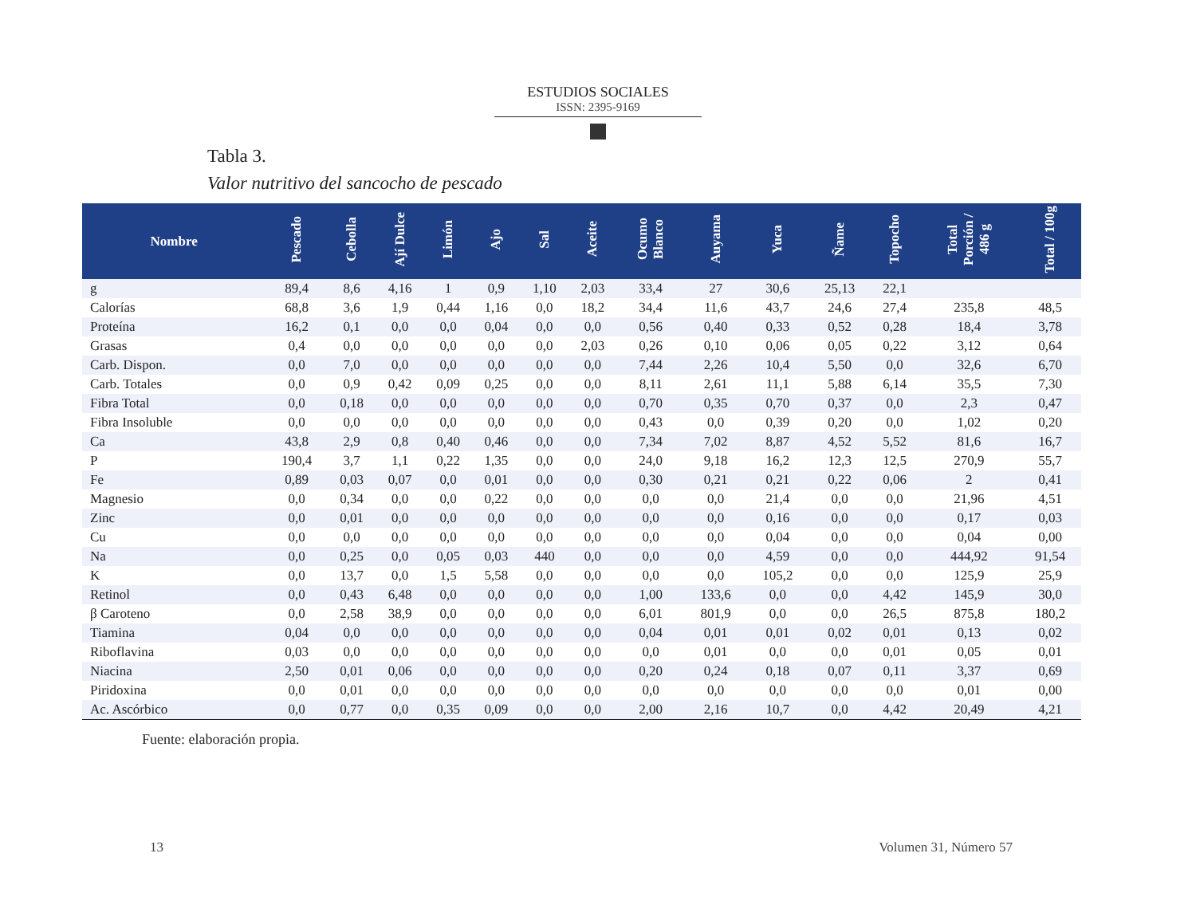ESTUDIOS SOCIALES
ISSN: 2395-9169
Tabla 3.
Valor nutritivo del sancocho de pescado
| Nombre | Pescado | Cebolla | Ají Dulce | Limón | Ajo | Sal | Aceite | Ocumo Blanco | Auyama | Yuca | Ñame | Topocho | Total Porción / 486 g | Total / 100g |
| --- | --- | --- | --- | --- | --- | --- | --- | --- | --- | --- | --- | --- | --- | --- |
| g | 89,4 | 8,6 | 4,16 | 1 | 0,9 | 1,10 | 2,03 | 33,4 | 27 | 30,6 | 25,13 | 22,1 | | |
| Calorías | 68,8 | 3,6 | 1,9 | 0,44 | 1,16 | 0,0 | 18,2 | 34,4 | 11,6 | 43,7 | 24,6 | 27,4 | 235,8 | 48,5 |
| Proteína | 16,2 | 0,1 | 0,0 | 0,0 | 0,04 | 0,0 | 0,0 | 0,56 | 0,40 | 0,33 | 0,52 | 0,28 | 18,4 | 3,78 |
| Grasas | 0,4 | 0,0 | 0,0 | 0,0 | 0,0 | 0,0 | 2,03 | 0,26 | 0,10 | 0,06 | 0,05 | 0,22 | 3,12 | 0,64 |
| Carb. Dispon. | 0,0 | 7,0 | 0,0 | 0,0 | 0,0 | 0,0 | 0,0 | 7,44 | 2,26 | 10,4 | 5,50 | 0,0 | 32,6 | 6,70 |
| Carb. Totales | 0,0 | 0,9 | 0,42 | 0,09 | 0,25 | 0,0 | 0,0 | 8,11 | 2,61 | 11,1 | 5,88 | 6,14 | 35,5 | 7,30 |
| Fibra Total | 0,0 | 0,18 | 0,0 | 0,0 | 0,0 | 0,0 | 0,0 | 0,70 | 0,35 | 0,70 | 0,37 | 0,0 | 2,3 | 0,47 |
| Fibra Insoluble | 0,0 | 0,0 | 0,0 | 0,0 | 0,0 | 0,0 | 0,0 | 0,43 | 0,0 | 0,39 | 0,20 | 0,0 | 1,02 | 0,20 |
| Ca | 43,8 | 2,9 | 0,8 | 0,40 | 0,46 | 0,0 | 0,0 | 7,34 | 7,02 | 8,87 | 4,52 | 5,52 | 81,6 | 16,7 |
| P | 190,4 | 3,7 | 1,1 | 0,22 | 1,35 | 0,0 | 0,0 | 24,0 | 9,18 | 16,2 | 12,3 | 12,5 | 270,9 | 55,7 |
| Fe | 0,89 | 0,03 | 0,07 | 0,0 | 0,01 | 0,0 | 0,0 | 0,30 | 0,21 | 0,21 | 0,22 | 0,06 | 2 | 0,41 |
| Magnesio | 0,0 | 0,34 | 0,0 | 0,0 | 0,22 | 0,0 | 0,0 | 0,0 | 0,0 | 21,4 | 0,0 | 0,0 | 21,96 | 4,51 |
| Zinc | 0,0 | 0,01 | 0,0 | 0,0 | 0,0 | 0,0 | 0,0 | 0,0 | 0,0 | 0,16 | 0,0 | 0,0 | 0,17 | 0,03 |
| Cu | 0,0 | 0,0 | 0,0 | 0,0 | 0,0 | 0,0 | 0,0 | 0,0 | 0,0 | 0,04 | 0,0 | 0,0 | 0,04 | 0,00 |
| Na | 0,0 | 0,25 | 0,0 | 0,05 | 0,03 | 440 | 0,0 | 0,0 | 0,0 | 4,59 | 0,0 | 0,0 | 444,92 | 91,54 |
| K | 0,0 | 13,7 | 0,0 | 1,5 | 5,58 | 0,0 | 0,0 | 0,0 | 0,0 | 105,2 | 0,0 | 0,0 | 125,9 | 25,9 |
| Retinol | 0,0 | 0,43 | 6,48 | 0,0 | 0,0 | 0,0 | 0,0 | 1,00 | 133,6 | 0,0 | 0,0 | 4,42 | 145,9 | 30,0 |
| β Caroteno | 0,0 | 2,58 | 38,9 | 0,0 | 0,0 | 0,0 | 0,0 | 6,01 | 801,9 | 0,0 | 0,0 | 26,5 | 875,8 | 180,2 |
| Tiamina | 0,04 | 0,0 | 0,0 | 0,0 | 0,0 | 0,0 | 0,0 | 0,04 | 0,01 | 0,01 | 0,02 | 0,01 | 0,13 | 0,02 |
| Riboflavina | 0,03 | 0,0 | 0,0 | 0,0 | 0,0 | 0,0 | 0,0 | 0,0 | 0,01 | 0,0 | 0,0 | 0,01 | 0,05 | 0,01 |
| Niacina | 2,50 | 0,01 | 0,06 | 0,0 | 0,0 | 0,0 | 0,0 | 0,20 | 0,24 | 0,18 | 0,07 | 0,11 | 3,37 | 0,69 |
| Piridoxina | 0,0 | 0,01 | 0,0 | 0,0 | 0,0 | 0,0 | 0,0 | 0,0 | 0,0 | 0,0 | 0,0 | 0,0 | 0,01 | 0,00 |
| Ac. Ascórbico | 0,0 | 0,77 | 0,0 | 0,35 | 0,09 | 0,0 | 0,0 | 2,00 | 2,16 | 10,7 | 0,0 | 4,42 | 20,49 | 4,21 |
Fuente: elaboración propia.
13 Volumen 31, Número 57